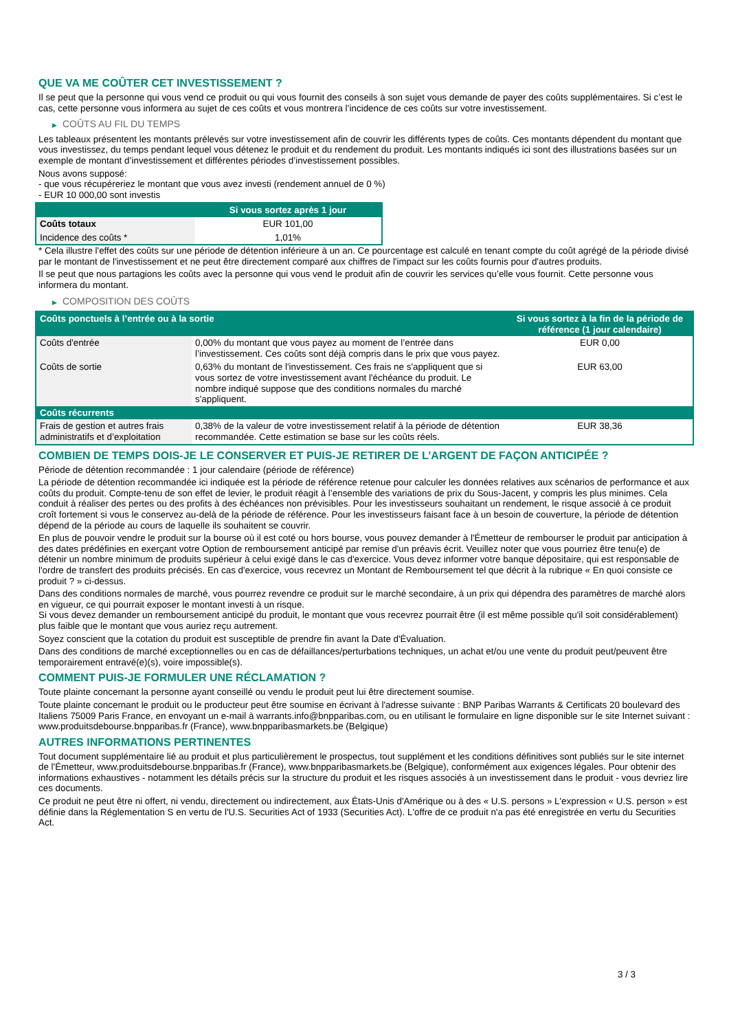QUE VA ME COÛTER CET INVESTISSEMENT ?
Il se peut que la personne qui vous vend ce produit ou qui vous fournit des conseils à son sujet vous demande de payer des coûts supplémentaires. Si c’est le cas, cette personne vous informera au sujet de ces coûts et vous montrera l’incidence de ces coûts sur votre investissement.
▶ COÛTS AU FIL DU TEMPS
Les tableaux présentent les montants prélevés sur votre investissement afin de couvrir les différents types de coûts. Ces montants dépendent du montant que vous investissez, du temps pendant lequel vous détenez le produit et du rendement du produit. Les montants indiqués ici sont des illustrations basées sur un exemple de montant d’investissement et différentes périodes d’investissement possibles.
Nous avons supposé:
- que vous récupéreriez le montant que vous avez investi (rendement annuel de 0 %)
- EUR 10 000,00 sont investis
| | Si vous sortez après 1 jour |
| --- | --- |
| Coûts totaux | EUR 101,00 |
| Incidence des coûts * | 1,01% |
* Cela illustre l'effet des coûts sur une période de détention inférieure à un an. Ce pourcentage est calculé en tenant compte du coût agrégé de la période divisé par le montant de l'investissement et ne peut être directement comparé aux chiffres de l'impact sur les coûts fournis pour d'autres produits.
Il se peut que nous partagions les coûts avec la personne qui vous vend le produit afin de couvrir les services qu’elle vous fournit. Cette personne vous informera du montant.
▶ COMPOSITION DES COÛTS
| Coûts ponctuels à l’entrée ou à la sortie | | Si vous sortez à la fin de la période de référence (1 jour calendaire) |
| --- | --- | --- |
| Coûts d'entrée | 0,00% du montant que vous payez au moment de l’entrée dans l’investissement. Ces coûts sont déjà compris dans le prix que vous payez. | EUR 0,00 |
| Coûts de sortie | 0,63% du montant de l'investissement. Ces frais ne s'appliquent que si vous sortez de votre investissement avant l'échéance du produit. Le nombre indiqué suppose que des conditions normales du marché s'appliquent. | EUR 63,00 |
| Coûts récurrents | | |
| Frais de gestion et autres frais administratifs et d’exploitation | 0,38% de la valeur de votre investissement relatif à la période de détention recommandée. Cette estimation se base sur les coûts réels. | EUR 38,36 |
COMBIEN DE TEMPS DOIS-JE LE CONSERVER ET PUIS-JE RETIRER DE L’ARGENT DE FAÇON ANTICIPÉE ?
Période de détention recommandée : 1 jour calendaire (période de référence)
La période de détention recommandée ici indiquée est la période de référence retenue pour calculer les données relatives aux scénarios de performance et aux coûts du produit. Compte-tenu de son effet de levier, le produit réagit à l’ensemble des variations de prix du Sous-Jacent, y compris les plus minimes. Cela conduit à réaliser des pertes ou des profits à des échéances non prévisibles. Pour les investisseurs souhaitant un rendement, le risque associé à ce produit croît fortement si vous le conservez au-delà de la période de référence. Pour les investisseurs faisant face à un besoin de couverture, la période de détention dépend de la période au cours de laquelle ils souhaitent se couvrir.
En plus de pouvoir vendre le produit sur la bourse où il est coté ou hors bourse, vous pouvez demander à l'Émetteur de rembourser le produit par anticipation à des dates prédéfinies en exerçant votre Option de remboursement anticipé par remise d'un préavis écrit. Veuillez noter que vous pourriez être tenu(e) de détenir un nombre minimum de produits supérieur à celui exigé dans le cas d'exercice. Vous devez informer votre banque dépositaire, qui est responsable de l'ordre de transfert des produits précisés. En cas d'exercice, vous recevrez un Montant de Remboursement tel que décrit à la rubrique « En quoi consiste ce produit ? » ci-dessus.
Dans des conditions normales de marché, vous pourrez revendre ce produit sur le marché secondaire, à un prix qui dépendra des paramètres de marché alors en vigueur, ce qui pourrait exposer le montant investi à un risque.
Si vous devez demander un remboursement anticipé du produit, le montant que vous recevrez pourrait être (il est même possible qu'il soit considérablement) plus faible que le montant que vous auriez reçu autrement.
Soyez conscient que la cotation du produit est susceptible de prendre fin avant la Date d'Évaluation.
Dans des conditions de marché exceptionnelles ou en cas de défaillances/perturbations techniques, un achat et/ou une vente du produit peut/peuvent être temporairement entravé(e)(s), voire impossible(s).
COMMENT PUIS-JE FORMULER UNE RÉCLAMATION ?
Toute plainte concernant la personne ayant conseillé ou vendu le produit peut lui être directement soumise.
Toute plainte concernant le produit ou le producteur peut être soumise en écrivant à l'adresse suivante : BNP Paribas Warrants & Certificats 20 boulevard des Italiens 75009 Paris France, en envoyant un e-mail à warrants.info@bnpparibas.com, ou en utilisant le formulaire en ligne disponible sur le site Internet suivant : www.produitsdebourse.bnpparibas.fr (France), www.bnpparibasmarkets.be (Belgique)
AUTRES INFORMATIONS PERTINENTES
Tout document supplémentaire lié au produit et plus particulièrement le prospectus, tout supplément et les conditions définitives sont publiés sur le site internet de l'Émetteur, www.produitsdebourse.bnpparibas.fr (France), www.bnpparibasmarkets.be (Belgique), conformément aux exigences légales. Pour obtenir des informations exhaustives - notamment les détails précis sur la structure du produit et les risques associés à un investissement dans le produit - vous devriez lire ces documents.
Ce produit ne peut être ni offert, ni vendu, directement ou indirectement, aux États-Unis d'Amérique ou à des « U.S. persons » L'expression « U.S. person » est définie dans la Réglementation S en vertu de l'U.S. Securities Act of 1933 (Securities Act). L'offre de ce produit n'a pas été enregistrée en vertu du Securities Act.
3 / 3